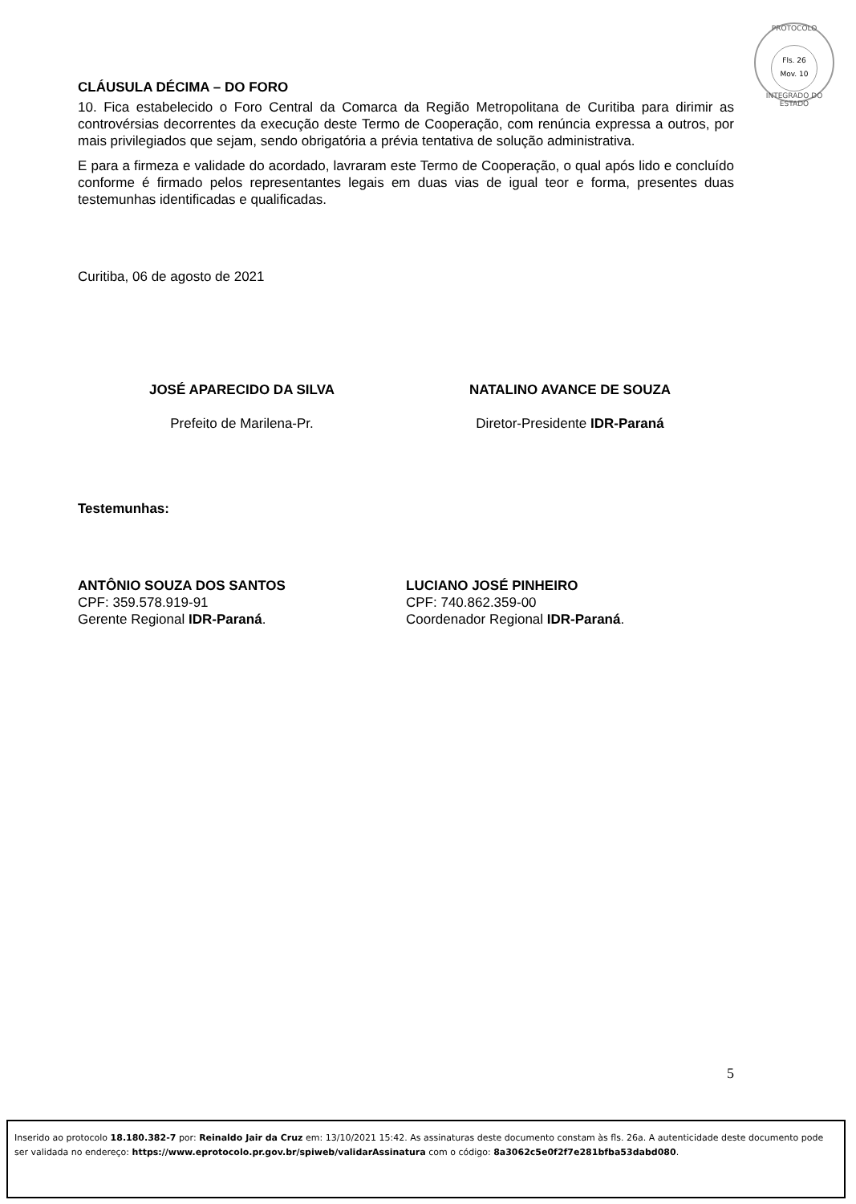PROTOCOLO
Fls. 26
Mov. 10
INTEGRADO DO ESTADO
CLÁUSULA DÉCIMA – DO FORO
10. Fica estabelecido o Foro Central da Comarca da Região Metropolitana de Curitiba para dirimir as controvérsias decorrentes da execução deste Termo de Cooperação, com renúncia expressa a outros, por mais privilegiados que sejam, sendo obrigatória a prévia tentativa de solução administrativa.
E para a firmeza e validade do acordado, lavraram este Termo de Cooperação, o qual após lido e concluído conforme é firmado pelos representantes legais em duas vias de igual teor e forma, presentes duas testemunhas identificadas e qualificadas.
Curitiba, 06 de agosto de 2021
JOSÉ APARECIDO DA SILVA
Prefeito de Marilena-Pr.
NATALINO AVANCE DE SOUZA
Diretor-Presidente IDR-Paraná
Testemunhas:
ANTÔNIO SOUZA DOS SANTOS
CPF: 359.578.919-91
Gerente Regional IDR-Paraná.
LUCIANO JOSÉ PINHEIRO
CPF: 740.862.359-00
Coordenador Regional IDR-Paraná.
5
Inserido ao protocolo 18.180.382-7 por: Reinaldo Jair da Cruz em: 13/10/2021 15:42. As assinaturas deste documento constam às fls. 26a. A autenticidade deste documento pode ser validada no endereço: https://www.eprotocolo.pr.gov.br/spiweb/validarAssinatura com o código: 8a3062c5e0f2f7e281bfba53dabd080.